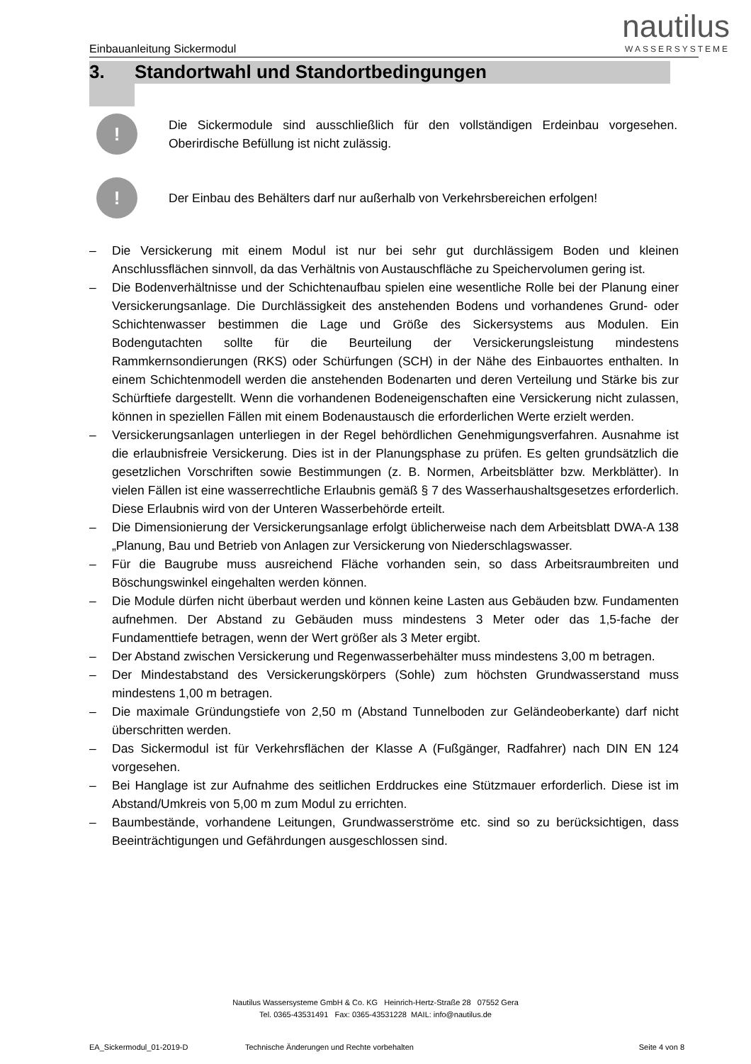nautilus
WASSERSYSTEME
Einbauanleitung Sickermodul
3. Standortwahl und Standortbedingungen
!
Die Sickermodule sind ausschließlich für den vollständigen Erdeinbau vorgesehen. Oberirdische Befüllung ist nicht zulässig.
!
Der Einbau des Behälters darf nur außerhalb von Verkehrsbereichen erfolgen!
– Die Versickerung mit einem Modul ist nur bei sehr gut durchlässigem Boden und kleinen Anschlussflächen sinnvoll, da das Verhältnis von Austauschfläche zu Speichervolumen gering ist.
– Die Bodenverhältnisse und der Schichtenaufbau spielen eine wesentliche Rolle bei der Planung einer Versickerungsanlage. Die Durchlässigkeit des anstehenden Bodens und vorhandenes Grund- oder Schichtenwasser bestimmen die Lage und Größe des Sickersystems aus Modulen. Ein Bodengutachten sollte für die Beurteilung der Versickerungsleistung mindestens Rammkernsondierungen (RKS) oder Schürfungen (SCH) in der Nähe des Einbauortes enthalten. In einem Schichtenmodell werden die anstehenden Bodenarten und deren Verteilung und Stärke bis zur Schürftiefe dargestellt. Wenn die vorhandenen Bodeneigenschaften eine Versickerung nicht zulassen, können in speziellen Fällen mit einem Bodenaustausch die erforderlichen Werte erzielt werden.
– Versickerungsanlagen unterliegen in der Regel behördlichen Genehmigungsverfahren. Ausnahme ist die erlaubnisfreie Versickerung. Dies ist in der Planungsphase zu prüfen. Es gelten grundsätzlich die gesetzlichen Vorschriften sowie Bestimmungen (z. B. Normen, Arbeitsblätter bzw. Merkblätter). In vielen Fällen ist eine wasserrechtliche Erlaubnis gemäß § 7 des Wasserhaushaltsgesetzes erforderlich. Diese Erlaubnis wird von der Unteren Wasserbehörde erteilt.
– Die Dimensionierung der Versickerungsanlage erfolgt üblicherweise nach dem Arbeitsblatt DWA-A 138 „Planung, Bau und Betrieb von Anlagen zur Versickerung von Niederschlagswasser.
– Für die Baugrube muss ausreichend Fläche vorhanden sein, so dass Arbeitsraumbreiten und Böschungswinkel eingehalten werden können.
– Die Module dürfen nicht überbaut werden und können keine Lasten aus Gebäuden bzw. Fundamenten aufnehmen. Der Abstand zu Gebäuden muss mindestens 3 Meter oder das 1,5-fache der Fundamenttiefe betragen, wenn der Wert größer als 3 Meter ergibt.
– Der Abstand zwischen Versickerung und Regenwasserbehälter muss mindestens 3,00 m betragen.
– Der Mindestabstand des Versickerungskörpers (Sohle) zum höchsten Grundwasserstand muss mindestens 1,00 m betragen.
– Die maximale Gründungstiefe von 2,50 m (Abstand Tunnelboden zur Geländeoberkante) darf nicht überschritten werden.
– Das Sickermodul ist für Verkehrsflächen der Klasse A (Fußgänger, Radfahrer) nach DIN EN 124 vorgesehen.
– Bei Hanglage ist zur Aufnahme des seitlichen Erddruckes eine Stützmauer erforderlich. Diese ist im Abstand/Umkreis von 5,00 m zum Modul zu errichten.
– Baumbestände, vorhandene Leitungen, Grundwasserströme etc. sind so zu berücksichtigen, dass Beeinträchtigungen und Gefährdungen ausgeschlossen sind.
Nautilus Wassersysteme GmbH & Co. KG Heinrich-Hertz-Straße 28 07552 Gera
Tel. 0365-43531491 Fax: 0365-43531228 MAIL: info@nautilus.de
EA_Sickermodul_01-2019-D Technische Änderungen und Rechte vorbehalten Seite 4 von 8